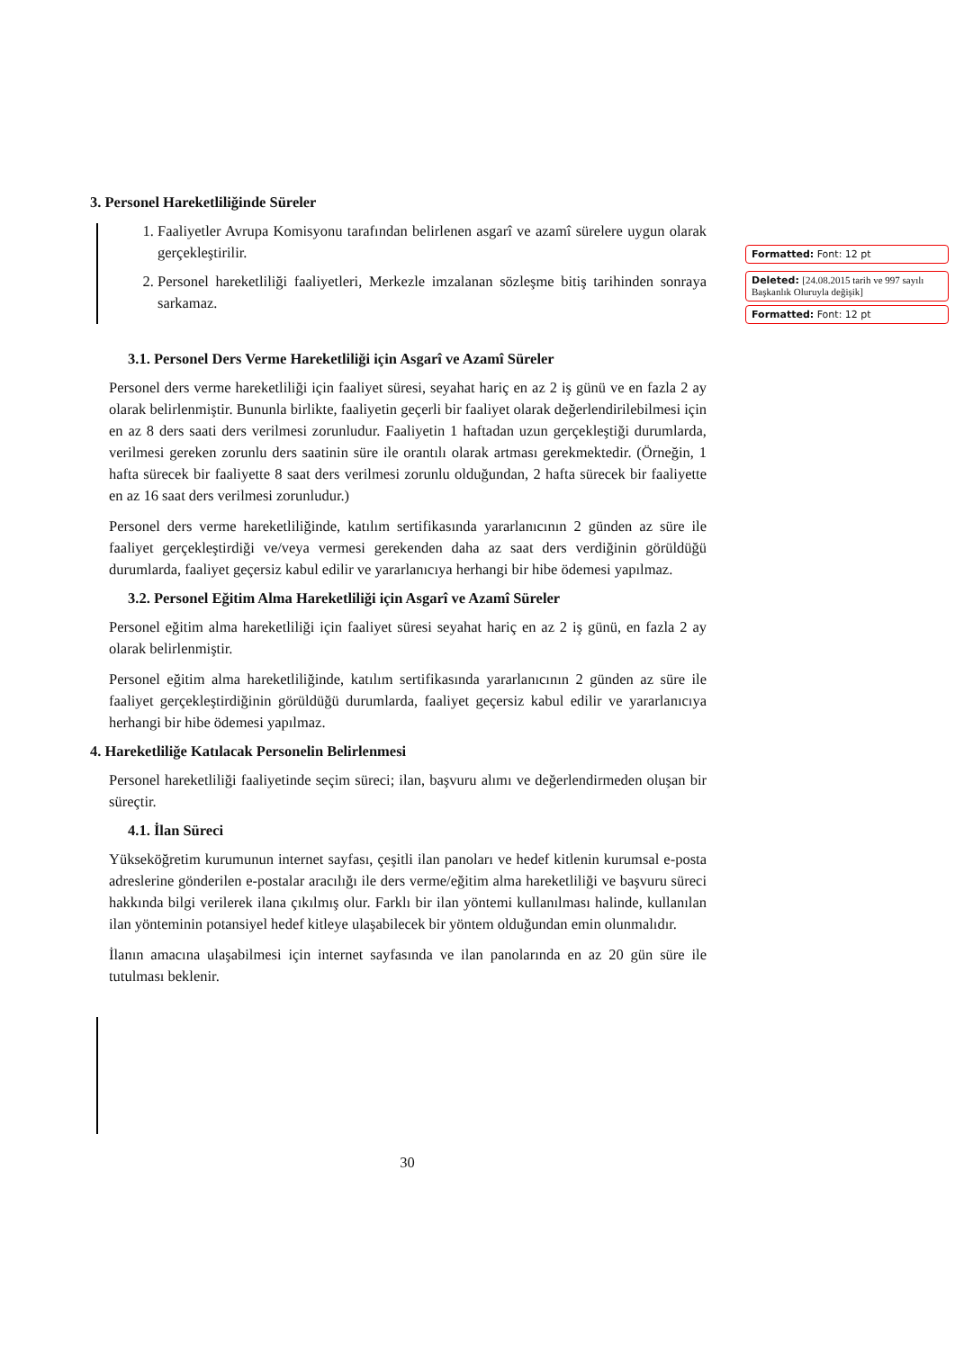3. Personel Hareketliliğinde Süreler
1. Faaliyetler Avrupa Komisyonu tarafından belirlenen asgarî ve azamî sürelere uygun olarak gerçekleştirilir.
2. Personel hareketliliği faaliyetleri, Merkezle imzalanan sözleşme bitiş tarihinden sonraya sarkamaz.
3.1. Personel Ders Verme Hareketliliği için Asgarî ve Azamî Süreler
Personel ders verme hareketliliği için faaliyet süresi, seyahat hariç en az 2 iş günü ve en fazla 2 ay olarak belirlenmiştir. Bununla birlikte, faaliyetin geçerli bir faaliyet olarak değerlendirilebilmesi için en az 8 ders saati ders verilmesi zorunludur. Faaliyetin 1 haftadan uzun gerçekleştiği durumlarda, verilmesi gereken zorunlu ders saatinin süre ile orantılı olarak artması gerekmektedir. (Örneğin, 1 hafta sürecek bir faaliyette 8 saat ders verilmesi zorunlu olduğundan, 2 hafta sürecek bir faaliyette en az 16 saat ders verilmesi zorunludur.)
Personel ders verme hareketliliğinde, katılım sertifikasında yararlanıcının 2 günden az süre ile faaliyet gerçekleştirdiği ve/veya vermesi gerekenden daha az saat ders verdiğinin görüldüğü durumlarda, faaliyet geçersiz kabul edilir ve yararlanıcıya herhangi bir hibe ödemesi yapılmaz.
3.2. Personel Eğitim Alma Hareketliliği için Asgarî ve Azamî Süreler
Personel eğitim alma hareketliliği için faaliyet süresi seyahat hariç en az 2 iş günü, en fazla 2 ay olarak belirlenmiştir.
Personel eğitim alma hareketliliğinde, katılım sertifikasında yararlanıcının 2 günden az süre ile faaliyet gerçekleştirdiğinin görüldüğü durumlarda, faaliyet geçersiz kabul edilir ve yararlanıcıya herhangi bir hibe ödemesi yapılmaz.
4. Hareketliliğe Katılacak Personelin Belirlenmesi
Personel hareketliliği faaliyetinde seçim süreci; ilan, başvuru alımı ve değerlendirmeden oluşan bir süreçtir.
4.1. İlan Süreci
Yükseköğretim kurumunun internet sayfası, çeşitli ilan panoları ve hedef kitlenin kurumsal e-posta adreslerine gönderilen e-postalar aracılığı ile ders verme/eğitim alma hareketliliği ve başvuru süreci hakkında bilgi verilerek ilana çıkılmış olur. Farklı bir ilan yöntemi kullanılması halinde, kullanılan ilan yönteminin potansiyel hedef kitleye ulaşabilecek bir yöntem olduğundan emin olunmalıdır.
İlanın amacına ulaşabilmesi için internet sayfasında ve ilan panolarında en az 20 gün süre ile tutulması beklenir.
Formatted: Font: 12 pt
Deleted: [24.08.2015 tarih ve 997 sayılı Başkanlık Oluruyla değişik]
Formatted: Font: 12 pt
30